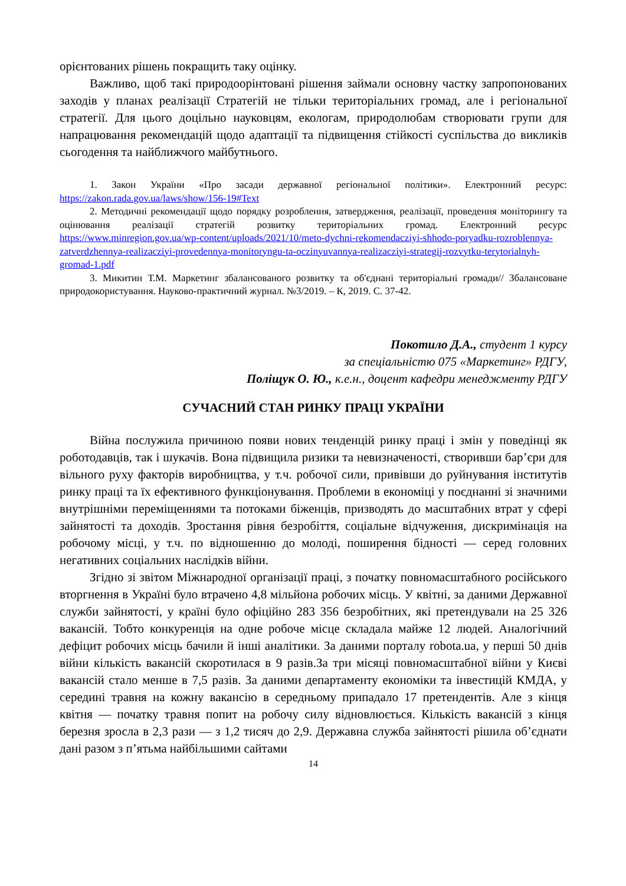орієнтованих рішень покращить таку оцінку.
Важливо, щоб такі природоорінтовані рішення займали основну частку запропонованих заходів у планах реалізації Стратегій не тільки територіальних громад, але і регіональної стратегії. Для цього доцільно науковцям, екологам, природолюбам створювати групи для напрацювання рекомендацій щодо адаптації та підвищення стійкості суспільства до викликів сьогодення та найближчого майбутнього.
1. Закон України «Про засади державної регіональної політики». Електронний ресурс: https://zakon.rada.gov.ua/laws/show/156-19#Text
2. Методичні рекомендації щодо порядку розроблення, затвердження, реалізації, проведення моніторингу та оцінювання реалізації стратегій розвитку територіальних громад. Електронний ресурс https://www.minregion.gov.ua/wp-content/uploads/2021/10/meto-dychni-rekomendacziyi-shhodo-poryadku-rozroblennya-zatverdzhennya-realizacziyi-provedennya-monitoryngu-ta-oczinyuvannya-realizacziyi-strategij-rozvytku-terytorialnyh-gromad-1.pdf
3. Микитин Т.М. Маркетинг збалансованого розвитку та об'єднані територіальні громади// Збалансоване природокористування. Науково-практичний журнал. №3/2019. – К, 2019. С. 37-42.
Покотило Д.А., студент 1 курсу
за спеціальністю 075 «Маркетинг» РДГУ,
Поліщук О. Ю., к.е.н., доцент кафедри менеджменту РДГУ
СУЧАСНИЙ СТАН РИНКУ ПРАЦІ УКРАЇНИ
Війна послужила причиною появи нових тенденцій ринку праці і змін у поведінці як роботодавців, так і шукачів. Вона підвищила ризики та невизначеності, створивши бар’єри для вільного руху факторів виробництва, у т.ч. робочої сили, привівши до руйнування інститутів ринку праці та їх ефективного функціонування. Проблеми в економіці у поєднанні зі значними внутрішніми переміщеннями та потоками біженців, призводять до масштабних втрат у сфері зайнятості та доходів. Зростання рівня безробіття, соціальне відчуження, дискримінація на робочому місці, у т.ч. по відношенню до молоді, поширення бідності — серед головних негативних соціальних наслідків війни.
Згідно зі звітом Міжнародної організації праці, з початку повномасштабного російського вторгнення в Україні було втрачено 4,8 мільйона робочих місць. У квітні, за даними Державної служби зайнятості, у країні було офіційно 283 356 безробітних, які претендували на 25 326 вакансій. Тобто конкуренція на одне робоче місце складала майже 12 людей. Аналогічний дефіцит робочих місць бачили й інші аналітики. За даними порталу robota.ua, у перші 50 днів війни кількість вакансій скоротилася в 9 разів.За три місяці повномасштабної війни у Києві вакансій стало менше в 7,5 разів. За даними департаменту економіки та інвестицій КМДА, у середині травня на кожну вакансію в середньому припадало 17 претендентів. Але з кінця квітня — початку травня попит на робочу силу відновлюється. Кількість вакансій з кінця березня зросла в 2,3 рази — з 1,2 тисяч до 2,9. Державна служба зайнятості рішила об’єднати дані разом з п’ятьма найбільшими сайтами
14